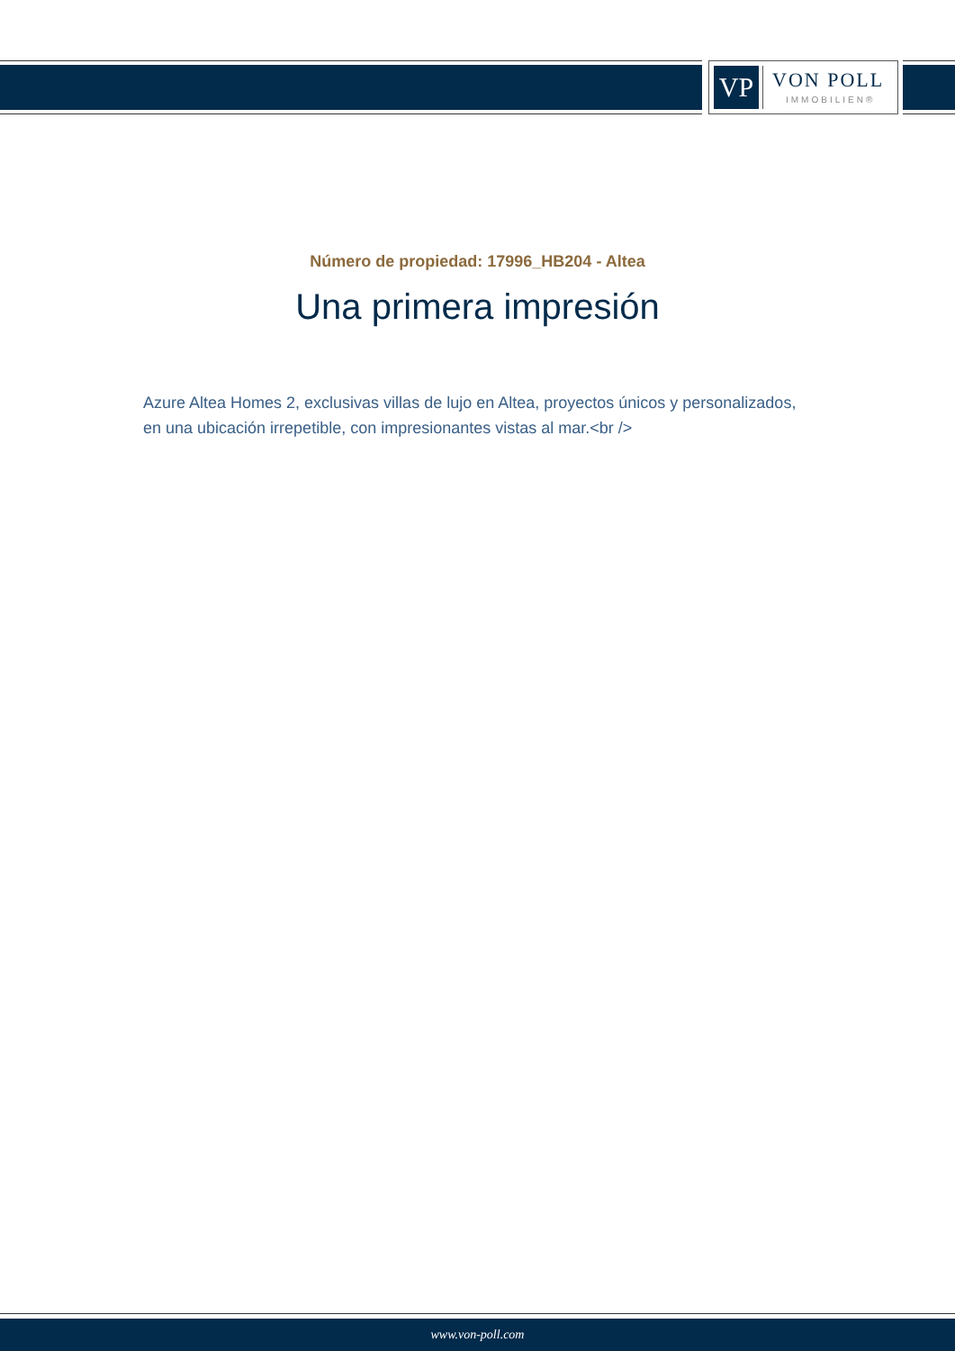VP VON POLL
IMMOBILIEN®
Número de propiedad: 17996_HB204 - Altea
Una primera impresión
Azure Altea Homes 2, exclusivas villas de lujo en Altea, proyectos únicos y personalizados, en una ubicación irrepetible, con impresionantes vistas al mar.<br />
www.von-poll.com